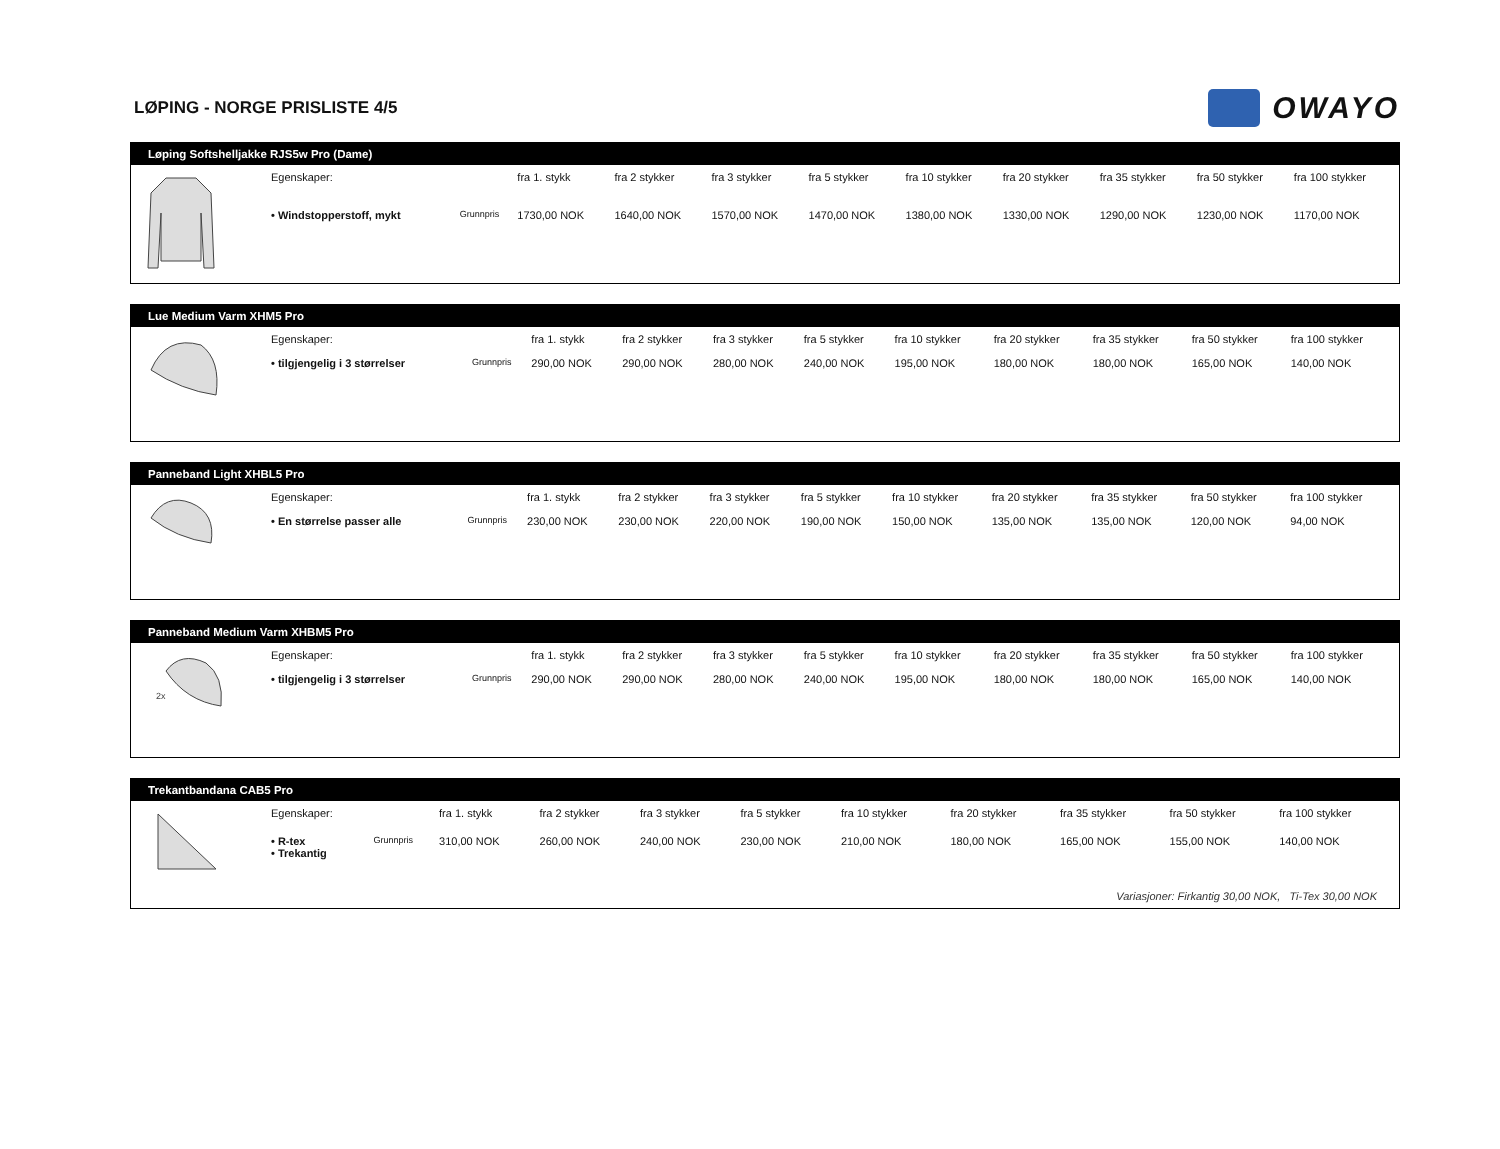LØPING - NORGE PRISLISTE 4/5
OWAYO
Løping Softshelljakke RJS5w Pro (Dame)
| | Egenskaper: | | fra 1. stykk | fra 2 stykker | fra 3 stykker | fra 5 stykker | fra 10 stykker | fra 20 stykker | fra 35 stykker | fra 50 stykker | fra 100 stykker |
| | • Windstopperstoff, mykt | Grunnpris | 1730,00 NOK | 1640,00 NOK | 1570,00 NOK | 1470,00 NOK | 1380,00 NOK | 1330,00 NOK | 1290,00 NOK | 1230,00 NOK | 1170,00 NOK |
Lue Medium Varm XHM5 Pro
| | Egenskaper: | | fra 1. stykk | fra 2 stykker | fra 3 stykker | fra 5 stykker | fra 10 stykker | fra 20 stykker | fra 35 stykker | fra 50 stykker | fra 100 stykker |
| | • tilgjengelig i 3 størrelser | Grunnpris | 290,00 NOK | 290,00 NOK | 280,00 NOK | 240,00 NOK | 195,00 NOK | 180,00 NOK | 180,00 NOK | 165,00 NOK | 140,00 NOK |
Panneband Light XHBL5 Pro
| | Egenskaper: | | fra 1. stykk | fra 2 stykker | fra 3 stykker | fra 5 stykker | fra 10 stykker | fra 20 stykker | fra 35 stykker | fra 50 stykker | fra 100 stykker |
| | • En størrelse passer alle | Grunnpris | 230,00 NOK | 230,00 NOK | 220,00 NOK | 190,00 NOK | 150,00 NOK | 135,00 NOK | 135,00 NOK | 120,00 NOK | 94,00 NOK |
Panneband Medium Varm XHBM5 Pro
| 2x | Egenskaper: | | fra 1. stykk | fra 2 stykker | fra 3 stykker | fra 5 stykker | fra 10 stykker | fra 20 stykker | fra 35 stykker | fra 50 stykker | fra 100 stykker |
| | • tilgjengelig i 3 størrelser | Grunnpris | 290,00 NOK | 290,00 NOK | 280,00 NOK | 240,00 NOK | 195,00 NOK | 180,00 NOK | 180,00 NOK | 165,00 NOK | 140,00 NOK |
Trekantbandana CAB5 Pro
| | Egenskaper: | | fra 1. stykk | fra 2 stykker | fra 3 stykker | fra 5 stykker | fra 10 stykker | fra 20 stykker | fra 35 stykker | fra 50 stykker | fra 100 stykker |
| | • R-tex • Trekantig | Grunnpris | 310,00 NOK | 260,00 NOK | 240,00 NOK | 230,00 NOK | 210,00 NOK | 180,00 NOK | 165,00 NOK | 155,00 NOK | 140,00 NOK |
| Variasjoner: Firkantig 30,00 NOK, Ti-Tex 30,00 NOK | | | | | | | | | | | |